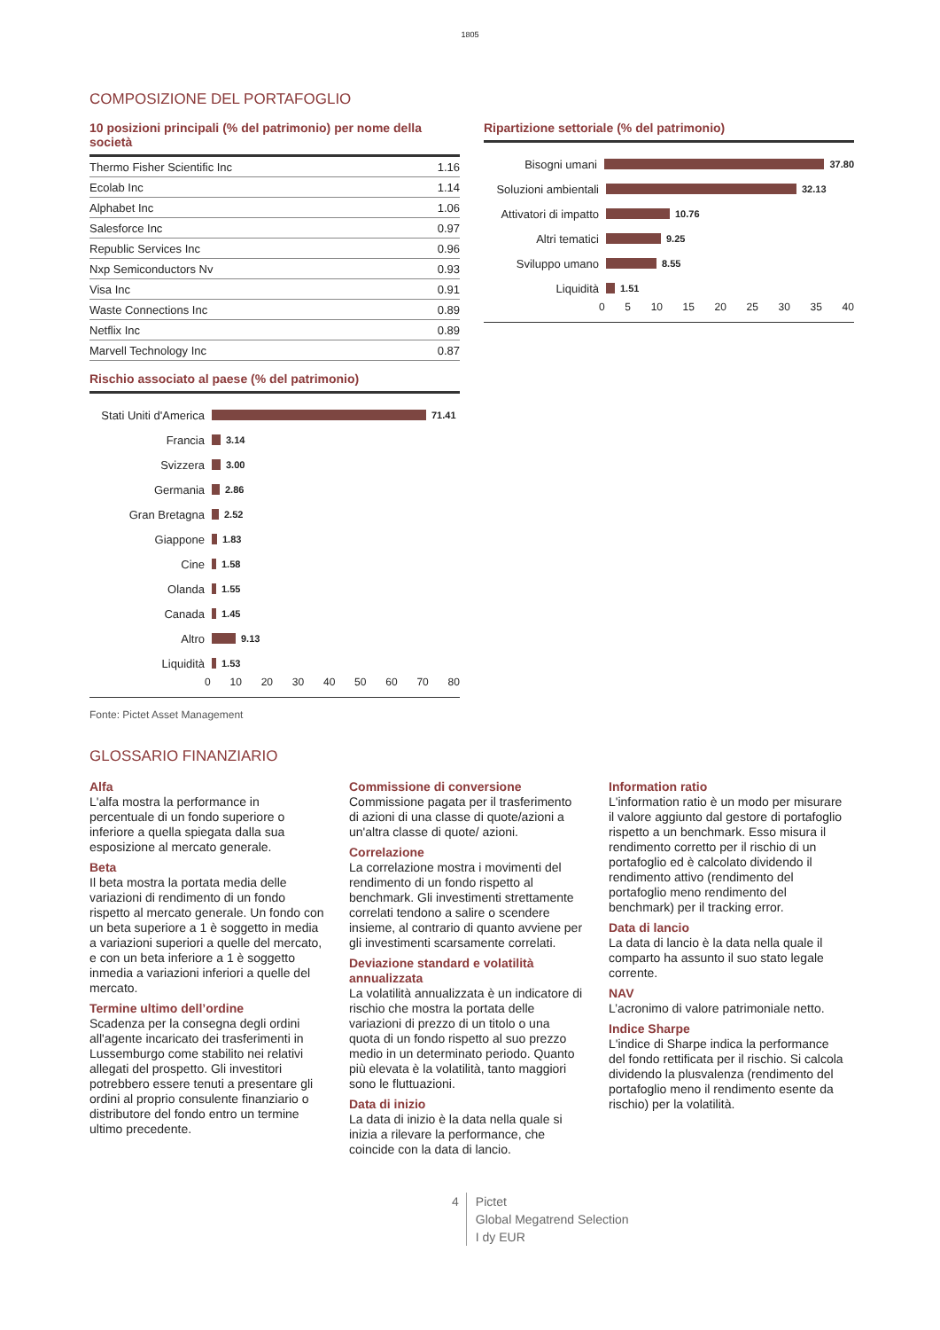1805
COMPOSIZIONE DEL PORTAFOGLIO
10 posizioni principali (% del patrimonio) per nome della società
| Thermo Fisher Scientific Inc | 1.16 |
| Ecolab Inc | 1.14 |
| Alphabet Inc | 1.06 |
| Salesforce Inc | 0.97 |
| Republic Services Inc | 0.96 |
| Nxp Semiconductors Nv | 0.93 |
| Visa Inc | 0.91 |
| Waste Connections Inc | 0.89 |
| Netflix Inc | 0.89 |
| Marvell Technology Inc | 0.87 |
Rischio associato al paese (% del patrimonio)
Stati Uniti d'America 71.41
Francia 3.14
Svizzera 3.00
Germania 2.86
Gran Bretagna 2.52
Giappone 1.83
Cine 1.58
Olanda 1.55
Canada 1.45
Altro 9.13
Liquidità 1.53
0 10 20 30 40 50 60 70 80
Ripartizione settoriale (% del patrimonio)
Bisogni umani 37.80
Soluzioni ambientali 32.13
Attivatori di impatto 10.76
Altri tematici 9.25
Sviluppo umano 8.55
Liquidità 1.51
0 5 10 15 20 25 30 35 40
Fonte: Pictet Asset Management
GLOSSARIO FINANZIARIO
Alfa
L'alfa mostra la performance in percentuale di un fondo superiore o inferiore a quella spiegata dalla sua esposizione al mercato generale.
Beta
Il beta mostra la portata media delle variazioni di rendimento di un fondo rispetto al mercato generale. Un fondo con un beta superiore a 1 è soggetto in media a variazioni superiori a quelle del mercato, e con un beta inferiore a 1 è soggetto inmedia a variazioni inferiori a quelle del mercato.
Termine ultimo dell’ordine
Scadenza per la consegna degli ordini all'agente incaricato dei trasferimenti in Lussemburgo come stabilito nei relativi allegati del prospetto. Gli investitori potrebbero essere tenuti a presentare gli ordini al proprio consulente finanziario o distributore del fondo entro un termine ultimo precedente.
Commissione di conversione
Commissione pagata per il trasferimento di azioni di una classe di quote/azioni a un'altra classe di quote/ azioni.
Correlazione
La correlazione mostra i movimenti del rendimento di un fondo rispetto al benchmark. Gli investimenti strettamente correlati tendono a salire o scendere insieme, al contrario di quanto avviene per gli investimenti scarsamente correlati.
Deviazione standard e volatilità annualizzata
La volatilità annualizzata è un indicatore di rischio che mostra la portata delle variazioni di prezzo di un titolo o una quota di un fondo rispetto al suo prezzo medio in un determinato periodo. Quanto più elevata è la volatilità, tanto maggiori sono le fluttuazioni.
Data di inizio
La data di inizio è la data nella quale si inizia a rilevare la performance, che coincide con la data di lancio.
Information ratio
L'information ratio è un modo per misurare il valore aggiunto dal gestore di portafoglio rispetto a un benchmark. Esso misura il rendimento corretto per il rischio di un portafoglio ed è calcolato dividendo il rendimento attivo (rendimento del portafoglio meno rendimento del benchmark) per il tracking error.
Data di lancio
La data di lancio è la data nella quale il comparto ha assunto il suo stato legale corrente.
NAV
L’acronimo di valore patrimoniale netto.
Indice Sharpe
L'indice di Sharpe indica la performance del fondo rettificata per il rischio. Si calcola dividendo la plusvalenza (rendimento del portafoglio meno il rendimento esente da rischio) per la volatilità.
4 Pictet
Global Megatrend Selection
I dy EUR